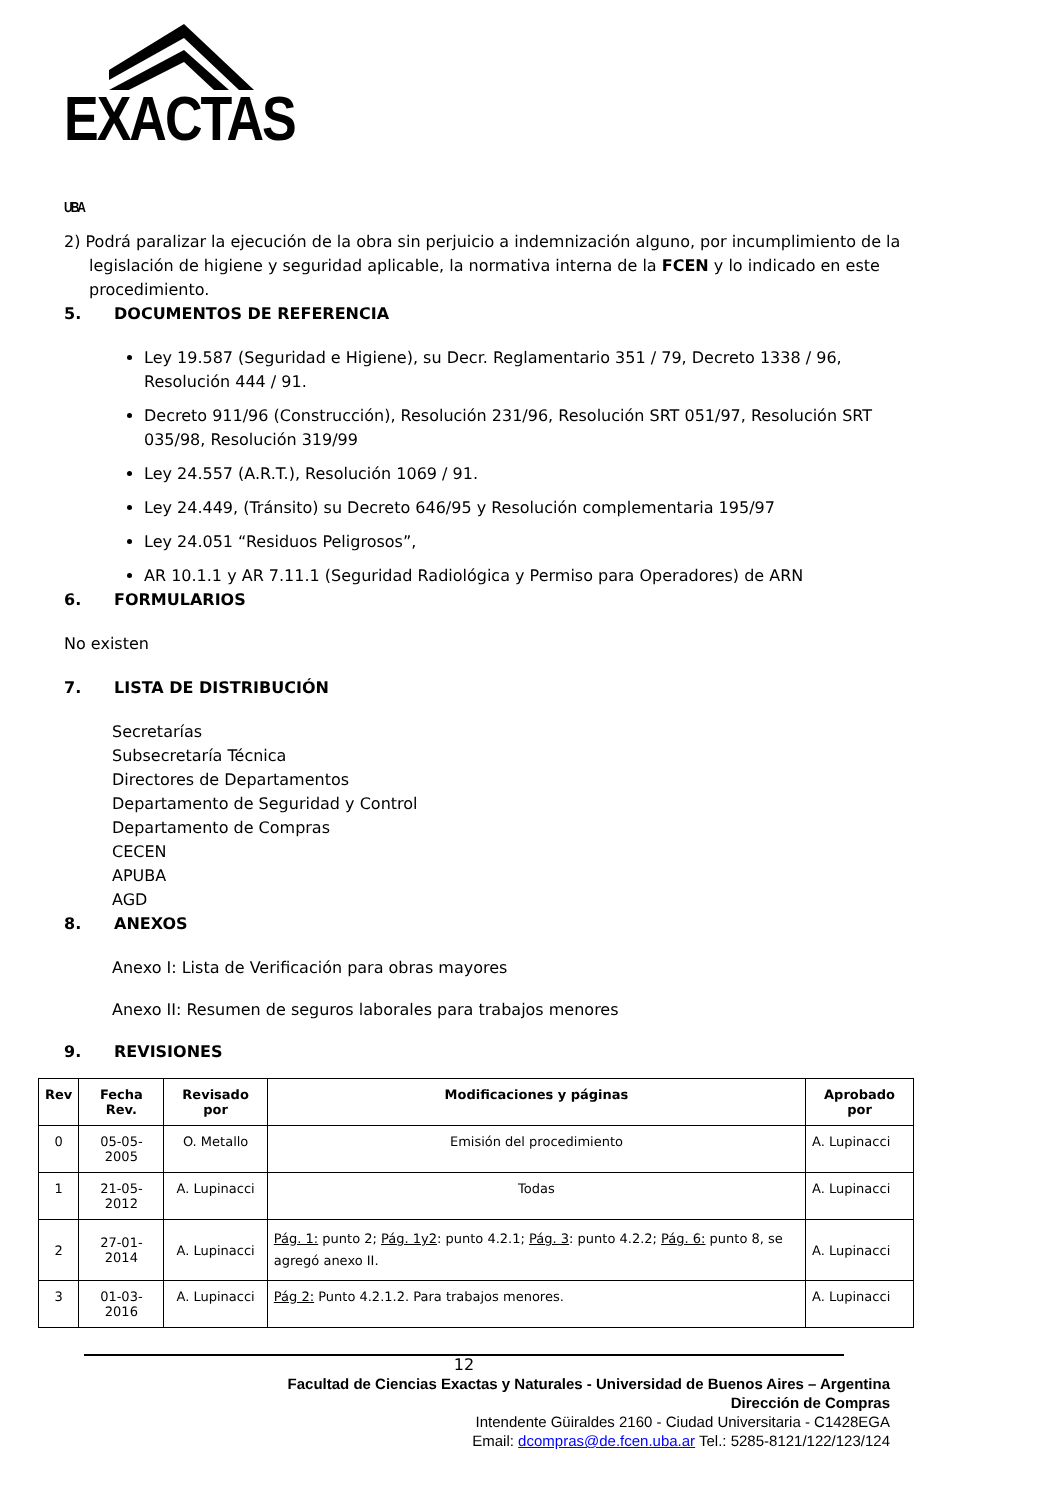EXACTAS UBA
2) Podrá paralizar la ejecución de la obra sin perjuicio a indemnización alguno, por incumplimiento de la legislación de higiene y seguridad aplicable, la normativa interna de la FCEN y lo indicado en este procedimiento.
5. DOCUMENTOS DE REFERENCIA
Ley 19.587 (Seguridad e Higiene), su Decr. Reglamentario 351 / 79, Decreto 1338 / 96, Resolución 444 / 91.
Decreto 911/96 (Construcción), Resolución 231/96, Resolución SRT 051/97, Resolución SRT 035/98, Resolución 319/99
Ley 24.557 (A.R.T.), Resolución 1069 / 91.
Ley 24.449, (Tránsito) su Decreto 646/95 y Resolución complementaria 195/97
Ley 24.051 “Residuos Peligrosos”,
AR 10.1.1 y AR 7.11.1 (Seguridad Radiológica y Permiso para Operadores) de ARN
6. FORMULARIOS
No existen
7. LISTA DE DISTRIBUCIÓN
Secretarías
Subsecretaría Técnica
Directores de Departamentos
Departamento de Seguridad y Control
Departamento de Compras
CECEN
APUBA
AGD
8. ANEXOS
Anexo I: Lista de Verificación para obras mayores
Anexo II: Resumen de seguros laborales para trabajos menores
9. REVISIONES
| Rev | Fecha Rev. | Revisado por | Modificaciones y páginas | Aprobado por |
| --- | --- | --- | --- | --- |
| 0 | 05-05-2005 | O. Metallo | Emisión del procedimiento | A. Lupinacci |
| 1 | 21-05-2012 | A. Lupinacci | Todas | A. Lupinacci |
| 2 | 27-01-2014 | A. Lupinacci | Pág. 1: punto 2; Pág. 1y2 : punto 4.2.1; Pág. 3 : punto 4.2.2; Pág. 6: punto 8, se agregó anexo II. | A. Lupinacci |
| 3 | 01-03-2016 | A. Lupinacci | Pág 2: Punto 4.2.1.2. Para trabajos menores. | A. Lupinacci |
12
Facultad de Ciencias Exactas y Naturales - Universidad de Buenos Aires – Argentina
Dirección de Compras
Intendente Güiraldes 2160 - Ciudad Universitaria - C1428EGA
Email: dcompras@de.fcen.uba.ar Tel.: 5285-8121/122/123/124